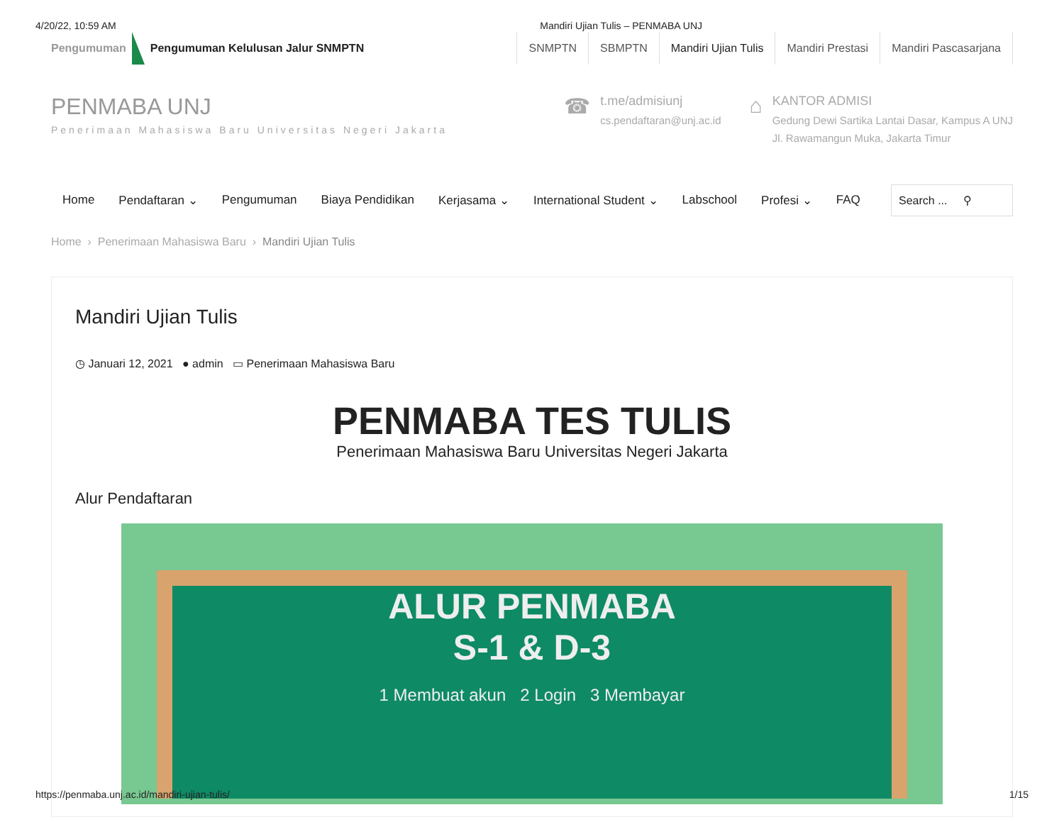4/20/22, 10:59 AM Mandiri Ujian Tulis – PENMABA UNJ
Pengumuman
Pengumuman Kelulusan Jalur SNMPTN
SNMPTN SBMPTN Mandiri Ujian Tulis Mandiri Prestasi Mandiri Pascasarjana
PENMABA UNJ
Penerimaan Mahasiswa Baru Universitas Negeri Jakarta
☎
t.me/admisiunj
cs.pendaftaran@unj.ac.id
⌂
KANTOR ADMISI
Gedung Dewi Sartika Lantai Dasar, Kampus A UNJ
Jl. Rawamangun Muka, Jakarta Timur
Home Pendaftaran ⌄ Pengumuman Biaya Pendidikan Kerjasama ⌄ International Student ⌄ Labschool Profesi ⌄ FAQ Search ... ⚲
Home › Penerimaan Mahasiswa Baru › Mandiri Ujian Tulis
Mandiri Ujian Tulis
◷ Januari 12, 2021 ● admin ▭ Penerimaan Mahasiswa Baru
PENMABA TES TULIS
Penerimaan Mahasiswa Baru Universitas Negeri Jakarta
Alur Pendaftaran
ALUR PENMABA
S-1 & D-3
1 Membuat akun 2 Login 3 Membayar
https://penmaba.unj.ac.id/mandiri-ujian-tulis/ 1/15